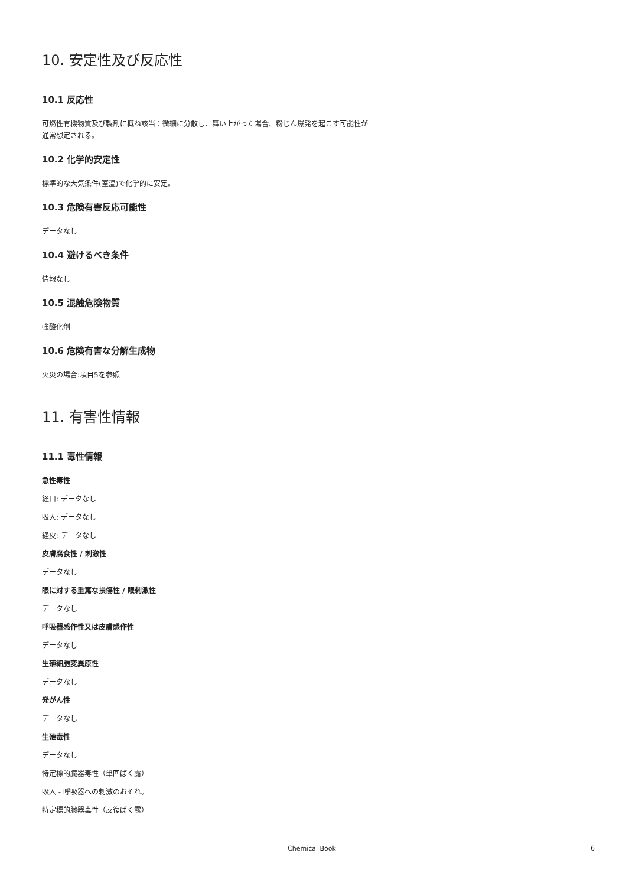10. 安定性及び反応性
10.1 反応性
可燃性有機物質及び製剤に概ね該当：微細に分散し、舞い上がった場合、粉じん爆発を起こす可能性が
通常想定される。
10.2 化学的安定性
標準的な大気条件(室温)で化学的に安定。
10.3 危険有害反応可能性
データなし
10.4 避けるべき条件
情報なし
10.5 混触危険物質
強酸化剤
10.6 危険有害な分解生成物
火災の場合:項目5を参照
11. 有害性情報
11.1 毒性情報
急性毒性
経口: データなし
吸入: データなし
経皮: データなし
皮膚腐食性 / 刺激性
データなし
眼に対する重篤な損傷性 / 眼刺激性
データなし
呼吸器感作性又は皮膚感作性
データなし
生殖細胞変異原性
データなし
発がん性
データなし
生殖毒性
データなし
特定標的臓器毒性（単回ばく露）
吸入 - 呼吸器への刺激のおそれ。
特定標的臓器毒性（反復ばく露）
Chemical Book 6